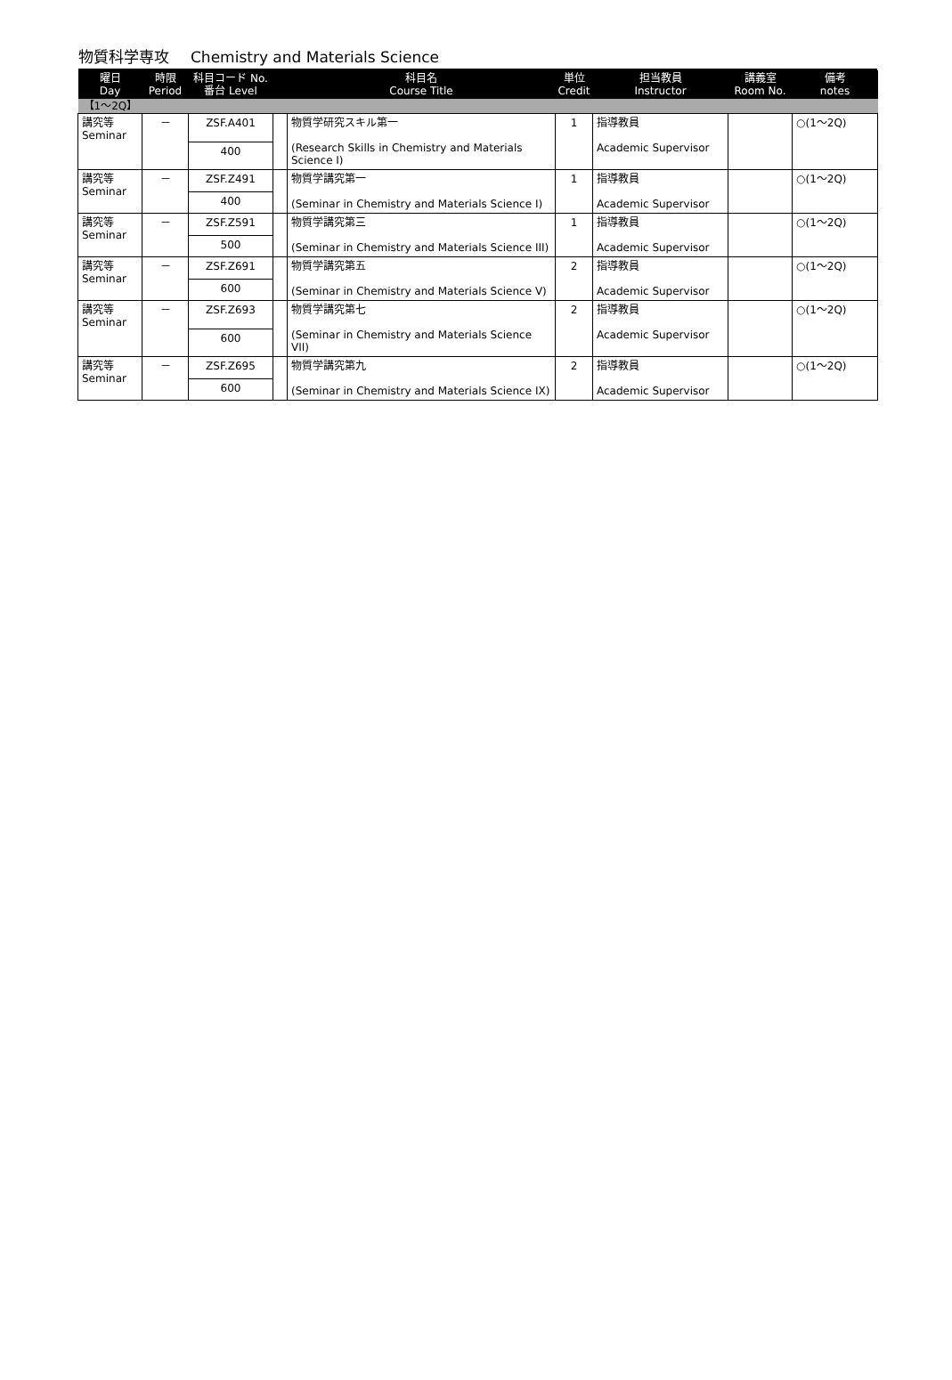物質科学専攻 Chemistry and Materials Science
| 曜日 Day | 時限 Period | 科目コード No. 番台 Level | | 科目名 Course Title | 単位 Credit | 担当教員 Instructor | 講義室 Room No. | 備考 notes |
| --- | --- | --- | --- | --- | --- | --- | --- | --- |
| 【1～2Q】 | | | | | | | | |
| 講究等 Seminar | － | ZSF.A401 | | 物質学研究スキル第一 (Research Skills in Chemistry and Materials Science I) | 1 | 指導教員 Academic Supervisor | | ○(1～2Q) |
| | | 400 | | | | | | |
| 講究等 Seminar | － | ZSF.Z491 | | 物質学講究第一 (Seminar in Chemistry and Materials Science I) | 1 | 指導教員 Academic Supervisor | | ○(1～2Q) |
| | | 400 | | | | | | |
| 講究等 Seminar | － | ZSF.Z591 | | 物質学講究第三 (Seminar in Chemistry and Materials Science III) | 1 | 指導教員 Academic Supervisor | | ○(1～2Q) |
| | | 500 | | | | | | |
| 講究等 Seminar | － | ZSF.Z691 | | 物質学講究第五 (Seminar in Chemistry and Materials Science V) | 2 | 指導教員 Academic Supervisor | | ○(1～2Q) |
| | | 600 | | | | | | |
| 講究等 Seminar | － | ZSF.Z693 | | 物質学講究第七 (Seminar in Chemistry and Materials Science VII) | 2 | 指導教員 Academic Supervisor | | ○(1～2Q) |
| | | 600 | | | | | | |
| 講究等 Seminar | － | ZSF.Z695 | | 物質学講究第九 (Seminar in Chemistry and Materials Science IX) | 2 | 指導教員 Academic Supervisor | | ○(1～2Q) |
| | | 600 | | | | | | |